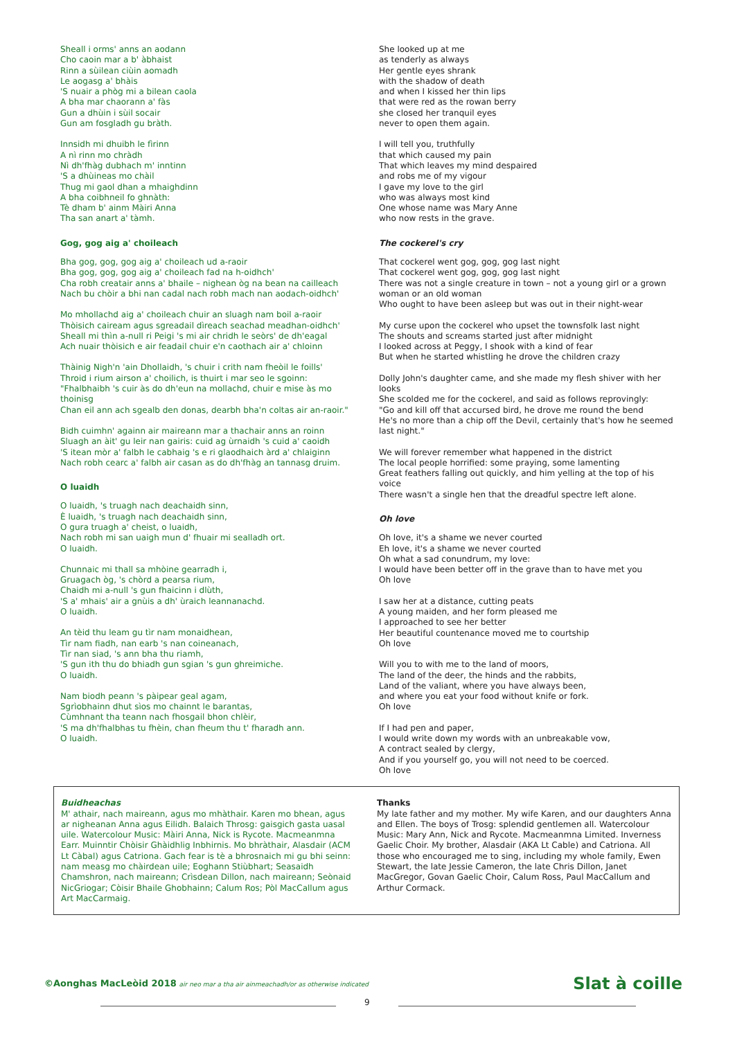Sheall i orms' anns an aodann
Cho caoin mar a b' àbhaist
Rinn a sùilean ciùin aomadh
Le aogasg a' bhàis
'S nuair a phòg mi a bilean caola
A bha mar chaorann a' fàs
Gun a dhùin i sùil socair
Gun am fosgladh gu bràth.
Innsidh mi dhuibh le fìrinn
A nì rinn mo chràdh
Nì dh'fhàg dubhach m' inntinn
'S a dhùineas mo chàil
Thug mi gaol dhan a mhaighdinn
A bha coibhneil fo ghnàth:
Tè dham b' ainm Màiri Anna
Tha san anart a' tàmh.
Gog, gog aig a' choileach
Bha gog, gog, gog aig a' choileach ud a-raoir
Bha gog, gog, gog aig a' choileach fad na h-oidhch'
Cha robh creatair anns a' bhaile – nighean òg na bean na cailleach
Nach bu chòir a bhi nan cadal nach robh mach nan aodach-oidhch'
Mo mhollachd aig a' choileach chuir an sluagh nam boil a-raoir
Thòisich caiream agus sgreadail dìreach seachad meadhan-oidhch'
Sheall mi thìn a-null ri Peigi 's mi air chridh le seòrs' de dh'eagal
Ach nuair thòisich e air feadail chuir e'n caothach air a' chloinn
Thàinig Nigh'n 'ain Dhollaidh, 's chuir i crith nam fheòil le foills'
Throid i rium airson a' choilich, is thuirt i mar seo le sgoinn:
"Fhalbhaibh 's cuir às do dh'eun na mollachd, chuir e mise às mo thoinisg
Chan eil ann ach sgealb den donas, dearbh bha'n coltas air an-raoir."
Bidh cuimhn' againn air maireann mar a thachair anns an roinn
Sluagh an àit' gu leir nan gairis: cuid ag ùrnaidh 's cuid a' caoidh
'S itean mòr a' falbh le cabhaig 's e ri glaodhaich àrd a' chlaiginn
Nach robh cearc a' falbh air casan as do dh'fhàg an tannasg druim.
O luaidh
O luaidh, 's truagh nach deachaidh sinn,
È luaidh, 's truagh nach deachaidh sinn,
O gura truagh a' cheist, o luaidh,
Nach robh mi san uaigh mun d' fhuair mi sealladh ort.
O luaidh.
Chunnaic mi thall sa mhòine gearradh i,
Gruagach òg, 's chòrd a pearsa rium,
Chaidh mi a-null 's gun fhaicinn i dlùth,
'S a' mhais' air a gnùis a dh' ùraich leannanachd.
O luaidh.
An tèid thu leam gu tìr nam monaidhean,
Tìr nam fiadh, nan earb 's nan coineanach,
Tìr nan siad, 's ann bha thu riamh,
'S gun ith thu do bhiadh gun sgian 's gun ghreimiche.
O luaidh.
Nam biodh peann 's pàipear geal agam,
Sgrìobhainn dhut sìos mo chainnt le barantas,
Cùmhnant tha teann nach fhosgail bhon chlèir,
'S ma dh'fhalbhas tu fhèin, chan fheum thu t' fharadh ann.
O luaidh.
She looked up at me
as tenderly as always
Her gentle eyes shrank
with the shadow of death
and when I kissed her thin lips
that were red as the rowan berry
she closed her tranquil eyes
never to open them again.
I will tell you, truthfully
that which caused my pain
That which leaves my mind despaired
and robs me of my vigour
I gave my love to the girl
who was always most kind
One whose name was Mary Anne
who now rests in the grave.
The cockerel's cry
That cockerel went gog, gog, gog last night
That cockerel went gog, gog, gog last night
There was not a single creature in town – not a young girl or a grown woman or an old woman
Who ought to have been asleep but was out in their night-wear
My curse upon the cockerel who upset the townsfolk last night
The shouts and screams started just after midnight
I looked across at Peggy, I shook with a kind of fear
But when he started whistling he drove the children crazy
Dolly John's daughter came, and she made my flesh shiver with her looks
She scolded me for the cockerel, and said as follows reprovingly:
"Go and kill off that accursed bird, he drove me round the bend
He's no more than a chip off the Devil, certainly that's how he seemed last night."
We will forever remember what happened in the district
The local people horrified: some praying, some lamenting
Great feathers falling out quickly, and him yelling at the top of his voice
There wasn't a single hen that the dreadful spectre left alone.
Oh love
Oh love, it's a shame we never courted
Eh love, it's a shame we never courted
Oh what a sad conundrum, my love:
I would have been better off in the grave than to have met you
Oh love
I saw her at a distance, cutting peats
A young maiden, and her form pleased me
I approached to see her better
Her beautiful countenance moved me to courtship
Oh love
Will you to with me to the land of moors,
The land of the deer, the hinds and the rabbits,
Land of the valiant, where you have always been,
and where you eat your food without knife or fork.
Oh love
If I had pen and paper,
I would write down my words with an unbreakable vow,
A contract sealed by clergy,
And if you yourself go, you will not need to be coerced.
Oh love
Buidheachas
M' athair, nach maireann, agus mo mhàthair. Karen mo bhean, agus ar nigheanan Anna agus Eilidh. Balaich Throsg: gaisgich gasta uasal uile. Watercolour Music: Màiri Anna, Nick is Rycote. Macmeanmna Earr. Muinntir Chòisir Ghàidhlig Inbhirnis. Mo bhràthair, Alasdair (ACM Lt Càbal) agus Catriona. Gach fear is tè a bhrosnaich mi gu bhi seinn: nam measg mo chàirdean uile; Eoghann Stiùbhart; Seasaidh Chamshron, nach maireann; Crìsdean Dillon, nach maireann; Seònaid NicGriogar; Còisir Bhaile Ghobhainn; Calum Ros; Pòl MacCallum agus Art MacCarmaig.
Thanks
My late father and my mother. My wife Karen, and our daughters Anna and Ellen. The boys of Trosg: splendid gentlemen all. Watercolour Music: Mary Ann, Nick and Rycote. Macmeanmna Limited. Inverness Gaelic Choir. My brother, Alasdair (AKA Lt Cable) and Catriona. All those who encouraged me to sing, including my whole family, Ewen Stewart, the late Jessie Cameron, the late Chris Dillon, Janet MacGregor, Govan Gaelic Choir, Calum Ross, Paul MacCallum and Arthur Cormack.
©Aonghas MacLeòid 2018 air neo mar a tha air ainmeachadh/or as otherwise indicated
Slat à coille
9